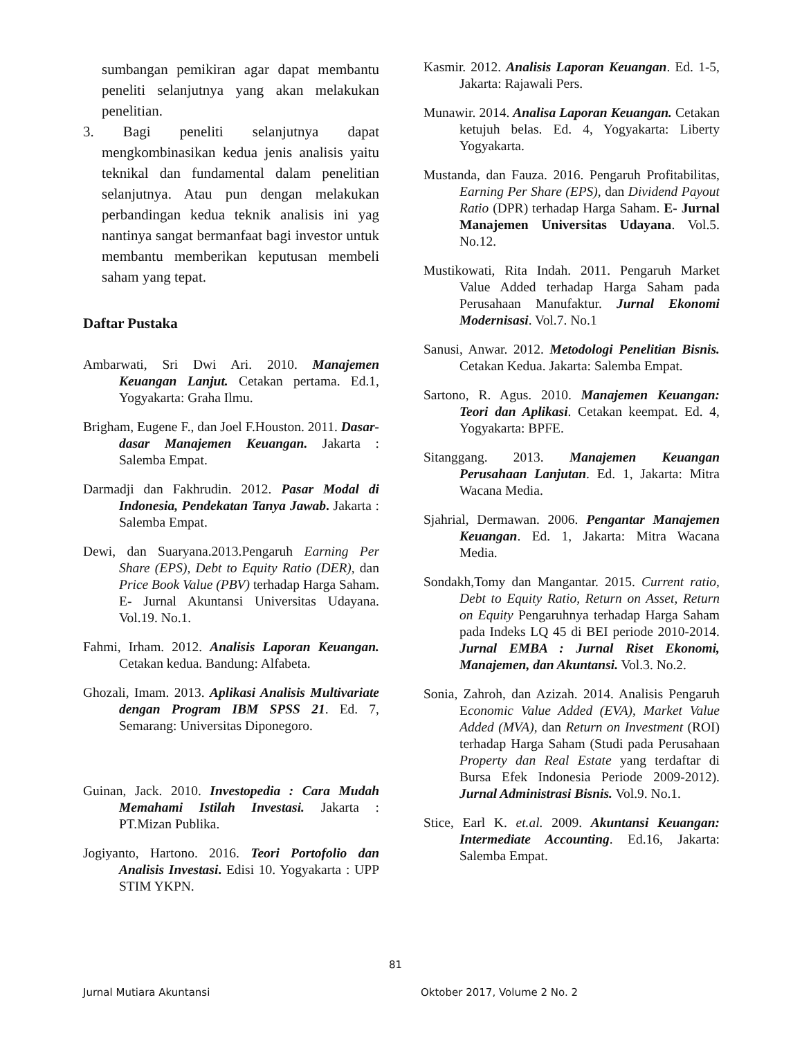sumbangan pemikiran agar dapat membantu peneliti selanjutnya yang akan melakukan penelitian.
3. Bagi peneliti selanjutnya dapat mengkombinasikan kedua jenis analisis yaitu teknikal dan fundamental dalam penelitian selanjutnya. Atau pun dengan melakukan perbandingan kedua teknik analisis ini yag nantinya sangat bermanfaat bagi investor untuk membantu memberikan keputusan membeli saham yang tepat.
Daftar Pustaka
Ambarwati, Sri Dwi Ari. 2010. Manajemen Keuangan Lanjut. Cetakan pertama. Ed.1, Yogyakarta: Graha Ilmu.
Brigham, Eugene F., dan Joel F.Houston. 2011. Dasar-dasar Manajemen Keuangan. Jakarta : Salemba Empat.
Darmadji dan Fakhrudin. 2012. Pasar Modal di Indonesia, Pendekatan Tanya Jawab. Jakarta : Salemba Empat.
Dewi, dan Suaryana.2013.Pengaruh Earning Per Share (EPS), Debt to Equity Ratio (DER), dan Price Book Value (PBV) terhadap Harga Saham. E- Jurnal Akuntansi Universitas Udayana. Vol.19. No.1.
Fahmi, Irham. 2012. Analisis Laporan Keuangan. Cetakan kedua. Bandung: Alfabeta.
Ghozali, Imam. 2013. Aplikasi Analisis Multivariate dengan Program IBM SPSS 21. Ed. 7, Semarang: Universitas Diponegoro.
Guinan, Jack. 2010. Investopedia : Cara Mudah Memahami Istilah Investasi. Jakarta : PT.Mizan Publika.
Jogiyanto, Hartono. 2016. Teori Portofolio dan Analisis Investasi. Edisi 10. Yogyakarta : UPP STIM YKPN.
Kasmir. 2012. Analisis Laporan Keuangan. Ed. 1-5, Jakarta: Rajawali Pers.
Munawir. 2014. Analisa Laporan Keuangan. Cetakan ketujuh belas. Ed. 4, Yogyakarta: Liberty Yogyakarta.
Mustanda, dan Fauza. 2016. Pengaruh Profitabilitas, Earning Per Share (EPS), dan Dividend Payout Ratio (DPR) terhadap Harga Saham. E- Jurnal Manajemen Universitas Udayana. Vol.5. No.12.
Mustikowati, Rita Indah. 2011. Pengaruh Market Value Added terhadap Harga Saham pada Perusahaan Manufaktur. Jurnal Ekonomi Modernisasi. Vol.7. No.1
Sanusi, Anwar. 2012. Metodologi Penelitian Bisnis. Cetakan Kedua. Jakarta: Salemba Empat.
Sartono, R. Agus. 2010. Manajemen Keuangan: Teori dan Aplikasi. Cetakan keempat. Ed. 4, Yogyakarta: BPFE.
Sitanggang. 2013. Manajemen Keuangan Perusahaan Lanjutan. Ed. 1, Jakarta: Mitra Wacana Media.
Sjahrial, Dermawan. 2006. Pengantar Manajemen Keuangan. Ed. 1, Jakarta: Mitra Wacana Media.
Sondakh,Tomy dan Mangantar. 2015. Current ratio, Debt to Equity Ratio, Return on Asset, Return on Equity Pengaruhnya terhadap Harga Saham pada Indeks LQ 45 di BEI periode 2010-2014. Jurnal EMBA : Jurnal Riset Ekonomi, Manajemen, dan Akuntansi. Vol.3. No.2.
Sonia, Zahroh, dan Azizah. 2014. Analisis Pengaruh Economic Value Added (EVA), Market Value Added (MVA), dan Return on Investment (ROI) terhadap Harga Saham (Studi pada Perusahaan Property dan Real Estate yang terdaftar di Bursa Efek Indonesia Periode 2009-2012). Jurnal Administrasi Bisnis. Vol.9. No.1.
Stice, Earl K. et.al. 2009. Akuntansi Keuangan: Intermediate Accounting. Ed.16, Jakarta: Salemba Empat.
81
Jurnal Mutiara Akuntansi Oktober 2017, Volume 2 No. 2